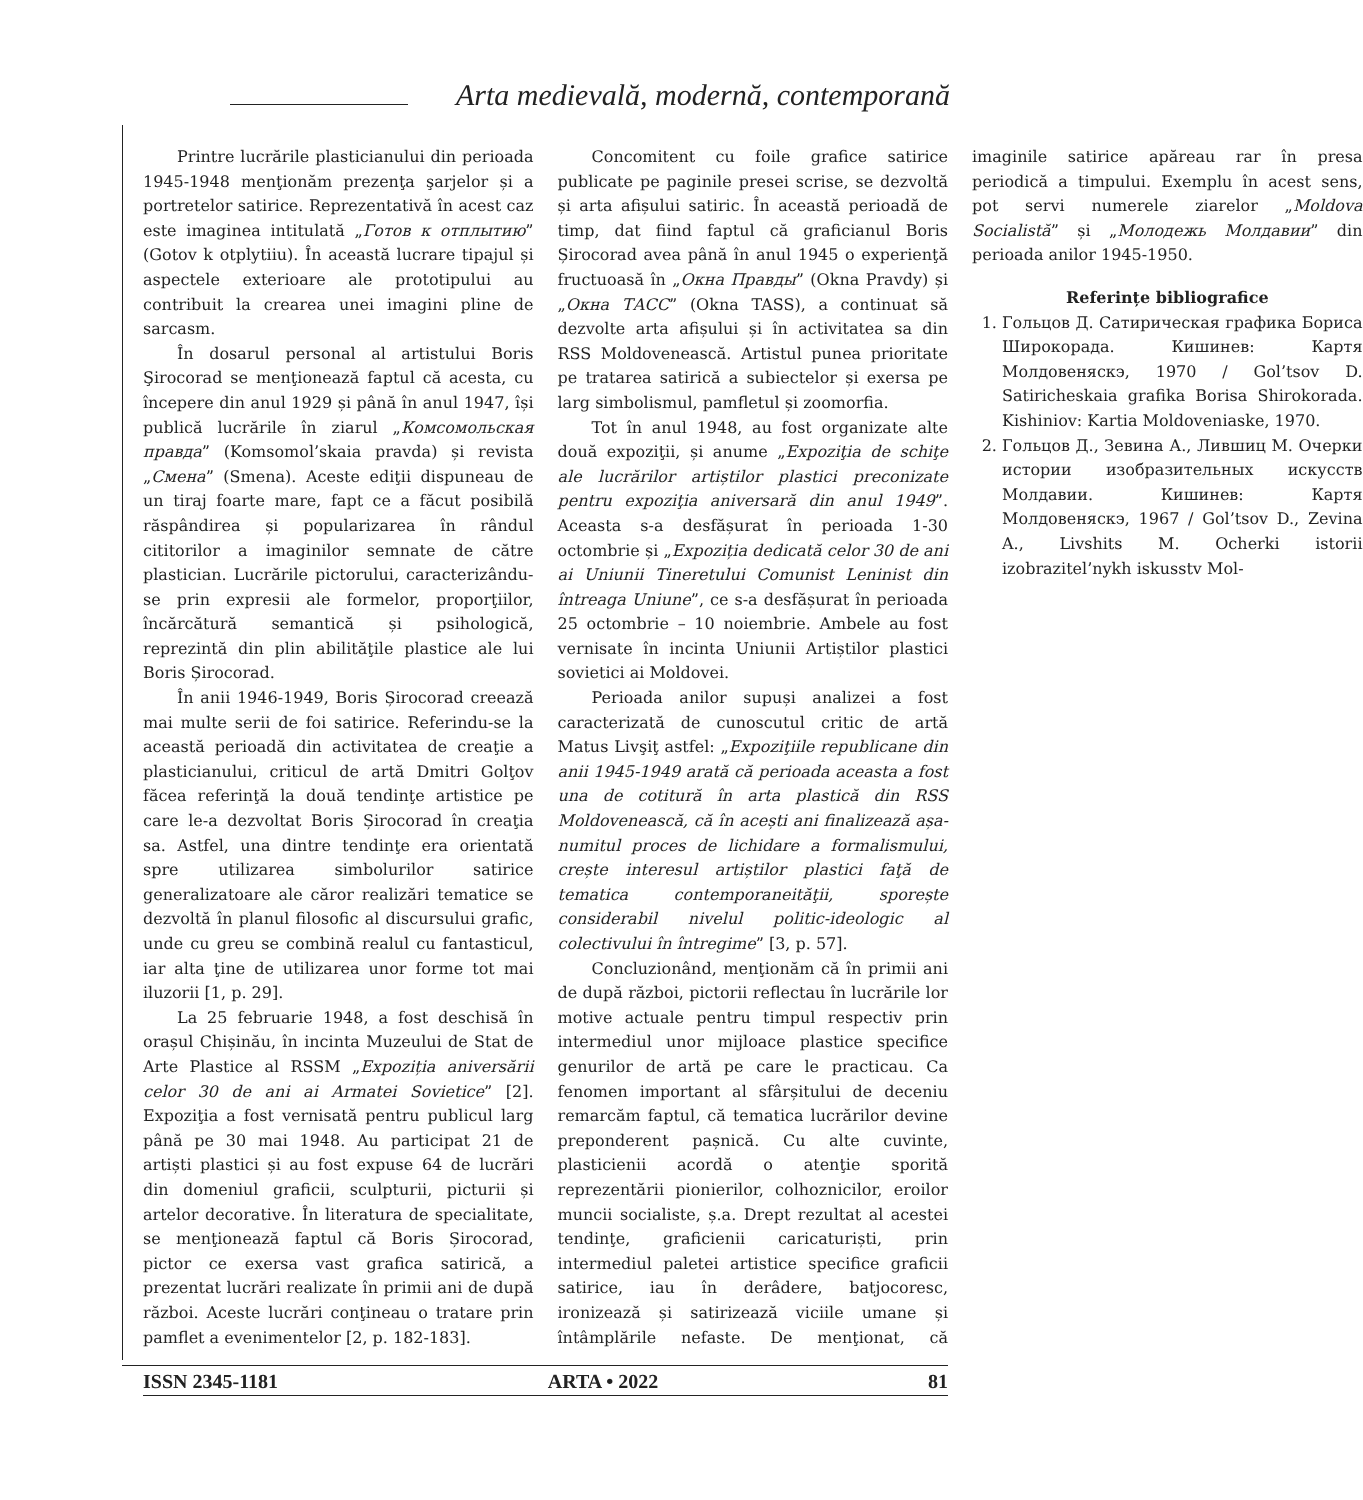Arta medievală, modernă, contemporană
Printre lucrările plasticianului din perioada 1945-1948 menţionăm prezenţa şarjelor și a portretelor satirice. Reprezentativă în acest caz este imaginea intitulată „Готов к отплытию” (Gotov k otplytiiu). În această lucrare tipajul și aspectele exterioare ale prototipului au contribuit la crearea unei imagini pline de sarcasm.
În dosarul personal al artistului Boris Şirocorad se menţionează faptul că acesta, cu începere din anul 1929 și până în anul 1947, își publică lucrările în ziarul „Комсомольская правда” (Komsomol’skaia pravda) și revista „Смена” (Smena). Aceste ediţii dispuneau de un tiraj foarte mare, fapt ce a făcut posibilă răspândirea și popularizarea în rândul cititorilor a imaginilor semnate de către plastician. Lucrările pictorului, caracterizându-se prin expresii ale formelor, proporţiilor, încărcătură semantică și psihologică, reprezintă din plin abilităţile plastice ale lui Boris Șirocorad.
În anii 1946-1949, Boris Șirocorad creează mai multe serii de foi satirice. Referindu-se la această perioadă din activitatea de creaţie a plasticianului, criticul de artă Dmitri Golţov făcea referinţă la două tendinţe artistice pe care le-a dezvoltat Boris Șirocorad în creaţia sa. Astfel, una dintre tendinţe era orientată spre utilizarea simbolurilor satirice generalizatoare ale căror realizări tematice se dezvoltă în planul filosofic al discursului grafic, unde cu greu se combină realul cu fantasticul, iar alta ţine de utilizarea unor forme tot mai iluzorii [1, p. 29].
La 25 februarie 1948, a fost deschisă în orașul Chișinău, în incinta Muzeului de Stat de Arte Plastice al RSSM „Expoziția aniversării celor 30 de ani ai Armatei Sovietice” [2]. Expoziţia a fost vernisată pentru publicul larg până pe 30 mai 1948. Au participat 21 de artiști plastici și au fost expuse 64 de lucrări din domeniul graficii, sculpturii, picturii și artelor decorative. În literatura de specialitate, se menţionează faptul că Boris Șirocorad, pictor ce exersa vast grafica satirică, a prezentat lucrări realizate în primii ani de după război. Aceste lucrări conţineau o tratare prin pamflet a evenimentelor [2, p. 182-183].
Concomitent cu foile grafice satirice publicate pe paginile presei scrise, se dezvoltă și arta afișului satiric. În această perioadă de timp, dat fiind faptul că graficianul Boris Șirocorad avea până în anul 1945 o experienţă fructuoasă în „Окна Правды” (Okna Pravdy) și „Окна ТАСС” (Okna TASS), a continuat să dezvolte arta afișului și în activitatea sa din RSS Moldovenească. Artistul punea prioritate pe tratarea satirică a subiectelor și exersa pe larg simbolismul, pamfletul și zoomorfia.
Tot în anul 1948, au fost organizate alte două expoziţii, și anume „Expoziţia de schiţe ale lucrărilor artiștilor plastici preconizate pentru expoziţia aniversară din anul 1949”. Aceasta s-a desfășurat în perioada 1-30 octombrie și „Expoziția dedicată celor 30 de ani ai Uniunii Tineretului Comunist Leninist din întreaga Uniune”, ce s-a desfășurat în perioada 25 octombrie – 10 noiembrie. Ambele au fost vernisate în incinta Uniunii Artiștilor plastici sovietici ai Moldovei.
Perioada anilor supuși analizei a fost caracterizată de cunoscutul critic de artă Matus Livşiţ astfel: „Expoziţiile republicane din anii 1945-1949 arată că perioada aceasta a fost una de cotitură în arta plastică din RSS Moldovenească, că în acești ani finalizează așa-numitul proces de lichidare a formalismului, crește interesul artiștilor plastici faţă de tematica contemporaneităţii, sporește considerabil nivelul politic-ideologic al colectivului în întregime” [3, p. 57].
Concluzionând, menţionăm că în primii ani de după război, pictorii reflectau în lucrările lor motive actuale pentru timpul respectiv prin intermediul unor mijloace plastice specifice genurilor de artă pe care le practicau. Ca fenomen important al sfârșitului de deceniu remarcăm faptul, că tematica lucrărilor devine preponderent pașnică. Cu alte cuvinte, plasticienii acordă o atenţie sporită reprezentării pionierilor, colhoznicilor, eroilor muncii socialiste, ș.a. Drept rezultat al acestei tendinţe, graficienii caricaturiști, prin intermediul paletei artistice specifice graficii satirice, iau în derâdere, batjocoresc, ironizează și satirizează viciile umane și întâmplările nefaste. De menţionat, că imaginile satirice apăreau rar în presa periodică a timpului. Exemplu în acest sens, pot servi numerele ziarelor „Moldova Socialistă” și „Молодежь Молдавии” din perioada anilor 1945-1950.
Referințe bibliografice
1. Гольцов Д. Сатирическая графика Бориса Широкорада. Кишинев: Картя Молдовеняскэ, 1970 / Gol’tsov D. Satiricheskaia grafika Borisa Shirokorada. Kishiniov: Kartia Moldoveniaske, 1970.
2. Гольцов Д., Зевина А., Лившиц М. Очерки истории изобразительных искусств Молдавии. Кишинев: Картя Молдовеняскэ, 1967 / Gol’tsov D., Zevina A., Livshits M. Ocherki istorii izobrazitel’nykh iskusstv Mol-
ISSN 2345-1181 ARTA • 2022 81